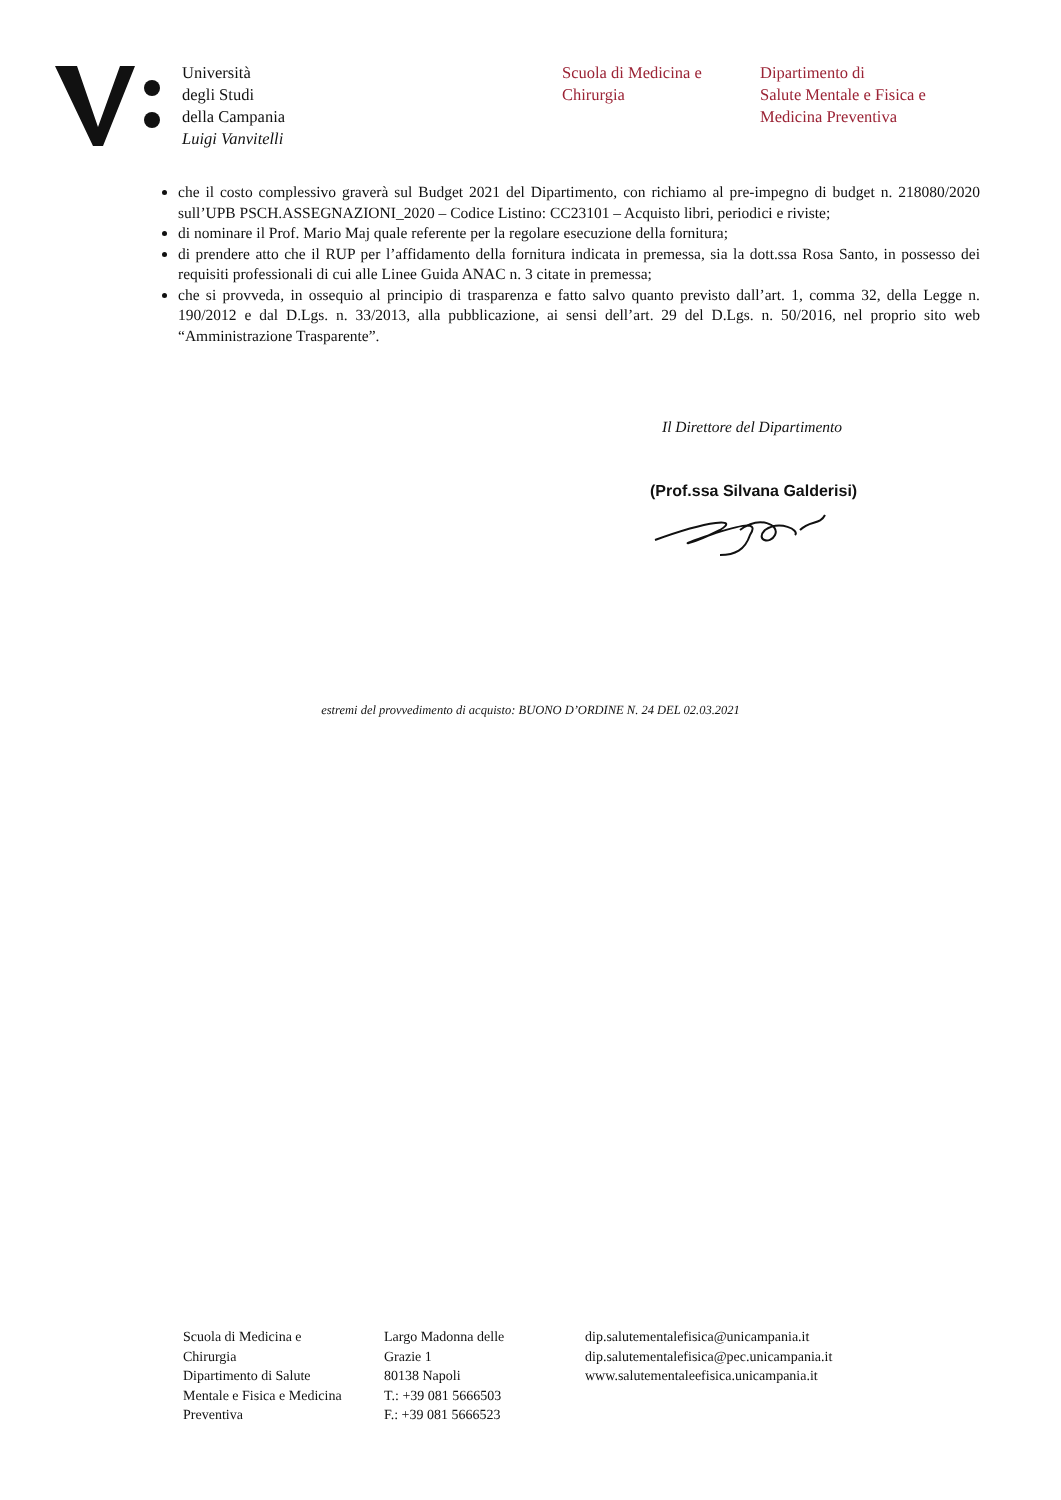Università
degli Studi
della Campania
Luigi Vanvitelli
Scuola di Medicina e
Chirurgia
Dipartimento di
Salute Mentale e Fisica e
Medicina Preventiva
che il costo complessivo graverà sul Budget 2021 del Dipartimento, con richiamo al pre-impegno di budget n. 218080/2020 sull’UPB PSCH.ASSEGNAZIONI_2020 – Codice Listino: CC23101 – Acquisto libri, periodici e riviste;
di nominare il Prof. Mario Maj quale referente per la regolare esecuzione della fornitura;
di prendere atto che il RUP per l’affidamento della fornitura indicata in premessa, sia la dott.ssa Rosa Santo, in possesso dei requisiti professionali di cui alle Linee Guida ANAC n. 3 citate in premessa;
che si provveda, in ossequio al principio di trasparenza e fatto salvo quanto previsto dall’art. 1, comma 32, della Legge n. 190/2012 e dal D.Lgs. n. 33/2013, alla pubblicazione, ai sensi dell’art. 29 del D.Lgs. n. 50/2016, nel proprio sito web “Amministrazione Trasparente”.
Il Direttore del Dipartimento
(Prof.ssa Silvana Galderisi)
estremi del provvedimento di acquisto: BUONO D’ORDINE N. 24 DEL 02.03.2021
Scuola di Medicina e
Chirurgia
Dipartimento di Salute
Mentale e Fisica e Medicina
Preventiva
Largo Madonna delle
Grazie 1
80138 Napoli
T.: +39 081 5666503
F.: +39 081 5666523
dip.salutementalefisica@unicampania.it
dip.salutementalefisica@pec.unicampania.it
www.salutementaleefisica.unicampania.it